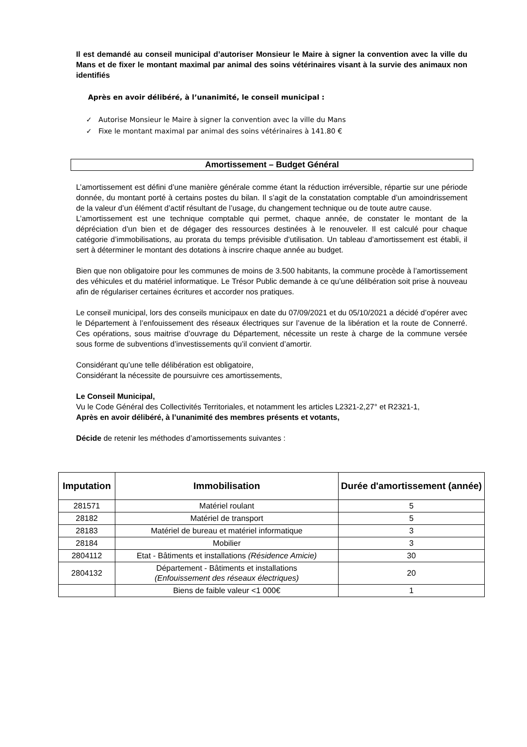Il est demandé au conseil municipal d’autoriser Monsieur le Maire à signer la convention avec la ville du Mans et de fixer le montant maximal par animal des soins vétérinaires visant à la survie des animaux non identifiés
Après en avoir délibéré, à l’unanimité, le conseil municipal :
✓ Autorise Monsieur le Maire à signer la convention avec la ville du Mans
✓ Fixe le montant maximal par animal des soins vétérinaires à 141.80 €
Amortissement – Budget Général
L’amortissement est défini d’une manière générale comme étant la réduction irréversible, répartie sur une période donnée, du montant porté à certains postes du bilan. Il s’agit de la constatation comptable d’un amoindrissement de la valeur d’un élément d’actif résultant de l’usage, du changement technique ou de toute autre cause.
L’amortissement est une technique comptable qui permet, chaque année, de constater le montant de la dépréciation d’un bien et de dégager des ressources destinées à le renouveler. Il est calculé pour chaque catégorie d’immobilisations, au prorata du temps prévisible d’utilisation. Un tableau d’amortissement est établi, il sert à déterminer le montant des dotations à inscrire chaque année au budget.
Bien que non obligatoire pour les communes de moins de 3.500 habitants, la commune procède à l’amortissement des véhicules et du matériel informatique. Le Trésor Public demande à ce qu’une délibération soit prise à nouveau afin de régulariser certaines écritures et accorder nos pratiques.
Le conseil municipal, lors des conseils municipaux en date du 07/09/2021 et du 05/10/2021 a décidé d’opérer avec le Département à l’enfouissement des réseaux électriques sur l’avenue de la libération et la route de Connerré. Ces opérations, sous maitrise d’ouvrage du Département, nécessite un reste à charge de la commune versée sous forme de subventions d’investissements qu’il convient d’amortir.
Considérant qu’une telle délibération est obligatoire,
Considérant la nécessite de poursuivre ces amortissements,
Le Conseil Municipal,
Vu le Code Général des Collectivités Territoriales, et notamment les articles L2321-2,27° et R2321-1,
Après en avoir délibéré, à l’unanimité des membres présents et votants,
Décide de retenir les méthodes d’amortissements suivantes :
| Imputation | Immobilisation | Durée d'amortissement (année) |
| --- | --- | --- |
| 281571 | Matériel roulant | 5 |
| 28182 | Matériel de transport | 5 |
| 28183 | Matériel de bureau et matériel informatique | 3 |
| 28184 | Mobilier | 3 |
| 2804112 | Etat - Bâtiments et installations (Résidence Amicie) | 30 |
| 2804132 | Département - Bâtiments et installations (Enfouissement des réseaux électriques) | 20 |
| | Biens de faible valeur <1 000€ | 1 |